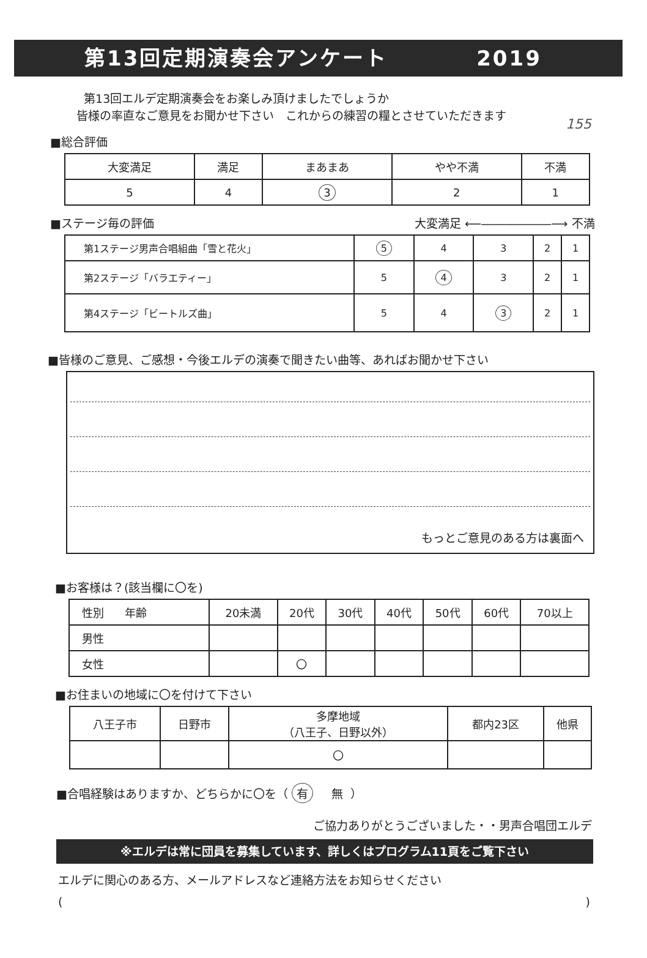第13回定期演奏会アンケート 2019
155
第13回エルデ定期演奏会をお楽しみ頂けましたでしょうか
皆様の率直なご意見をお聞かせ下さい　これからの練習の糧とさせていただきます
■総合評価
| 大変満足 | 満足 | まあまあ | やや不満 | 不満 |
| 5 | 4 | 3 | 2 | 1 |
■ステージ毎の評価 大変満足 ⟵――――――⟶ 不満
| 第1ステージ男声合唱組曲「雪と花火」 | 5 | 4 | 3 | 2 | 1 |
| 第2ステージ「バラエティー」 | 5 | 4 | 3 | 2 | 1 |
| 第4ステージ「ビートルズ曲」 | 5 | 4 | 3 | 2 | 1 |
■皆様のご意見、ご感想・今後エルデの演奏で聞きたい曲等、あればお聞かせ下さい
もっとご意見のある方は裏面へ
■お客様は？(該当欄に〇を)
| 性別 年齢 | 20未満 | 20代 | 30代 | 40代 | 50代 | 60代 | 70以上 |
| 男性 | | | | | | | |
| 女性 | | 〇 | | | | | |
■お住まいの地域に〇を付けて下さい
| 八王子市 | 日野市 | 多摩地域 （八王子、日野以外） | 都内23区 | 他県 |
| | | 〇 | | |
■合唱経験はありますか、どちらかに〇を（ 有 無 ）
ご協力ありがとうございました・・男声合唱団エルデ
※エルデは常に団員を募集しています、詳しくはプログラム11頁をご覧下さい
エルデに関心のある方、メールアドレスなど連絡方法をお知らせください
()